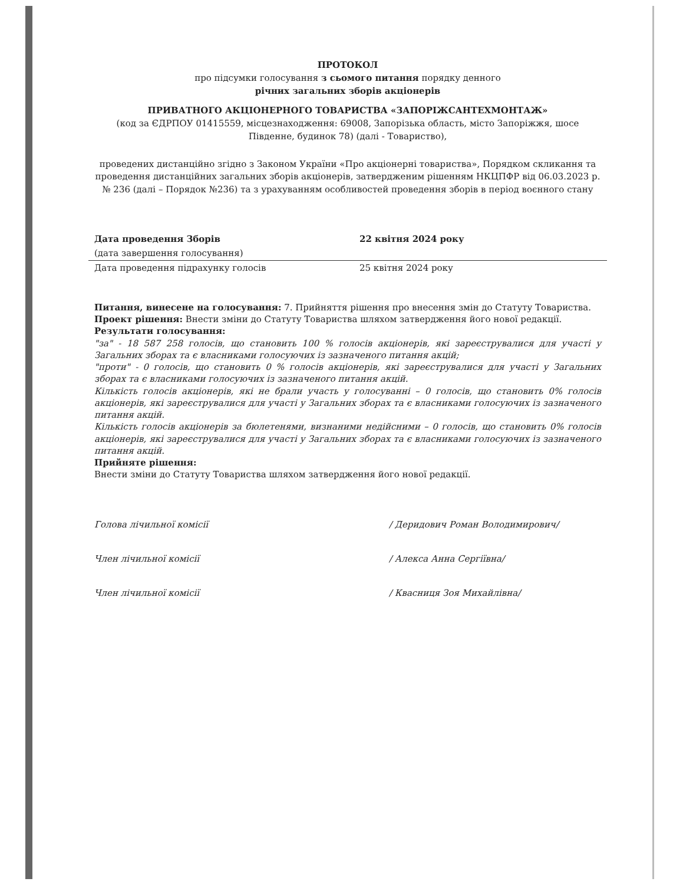ПРОТОКОЛ
про підсумки голосування з сьомого питання порядку денного
річних загальних зборів акціонерів
ПРИВАТНОГО АКЦІОНЕРНОГО ТОВАРИСТВА «ЗАПОРІЖСАНТЕХМОНТАЖ»
(код за ЄДРПОУ 01415559, місцезнаходження: 69008, Запорізька область, місто Запоріжжя, шосе Південне, будинок 78) (далі - Товариство),
проведених дистанційно згідно з Законом України «Про акціонерні товариства», Порядком скликання та проведення дистанційних загальних зборів акціонерів, затвердженим рішенням НКЦПФР від 06.03.2023 р. № 236 (далі – Порядок №236) та з урахуванням особливостей проведення зборів в період воєнного стану
Дата проведення Зборів 22 квітня 2024 року
(дата завершення голосування)
Дата проведення підрахунку голосів 25 квітня 2024 року
Питання, винесене на голосування: 7. Прийняття рішення про внесення змін до Статуту Товариства.
Проект рішення: Внести зміни до Статуту Товариства шляхом затвердження його нової редакції.
Результати голосування:
"за" - 18 587 258 голосів, що становить 100 % голосів акціонерів, які зареєструвалися для участі у Загальних зборах та є власниками голосуючих із зазначеного питання акцій;
"проти" - 0 голосів, що становить 0 % голосів акціонерів, які зареєструвалися для участі у Загальних зборах та є власниками голосуючих із зазначеного питання акцій.
Кількість голосів акціонерів, які не брали участь у голосуванні – 0 голосів, що становить 0% голосів акціонерів, які зареєструвалися для участі у Загальних зборах та є власниками голосуючих із зазначеного питання акцій.
Кількість голосів акціонерів за бюлетенями, визнаними недійсними – 0 голосів, що становить 0% голосів акціонерів, які зареєструвалися для участі у Загальних зборах та є власниками голосуючих із зазначеного питання акцій.
Прийняте рішення:
Внести зміни до Статуту Товариства шляхом затвердження його нової редакції.
Голова лічильної комісії
/ Деридович Роман Володимирович/
Член лічильної комісії / Алекса Анна Сергіївна/
Член лічильної комісії / Квасниця Зоя Михайлівна/